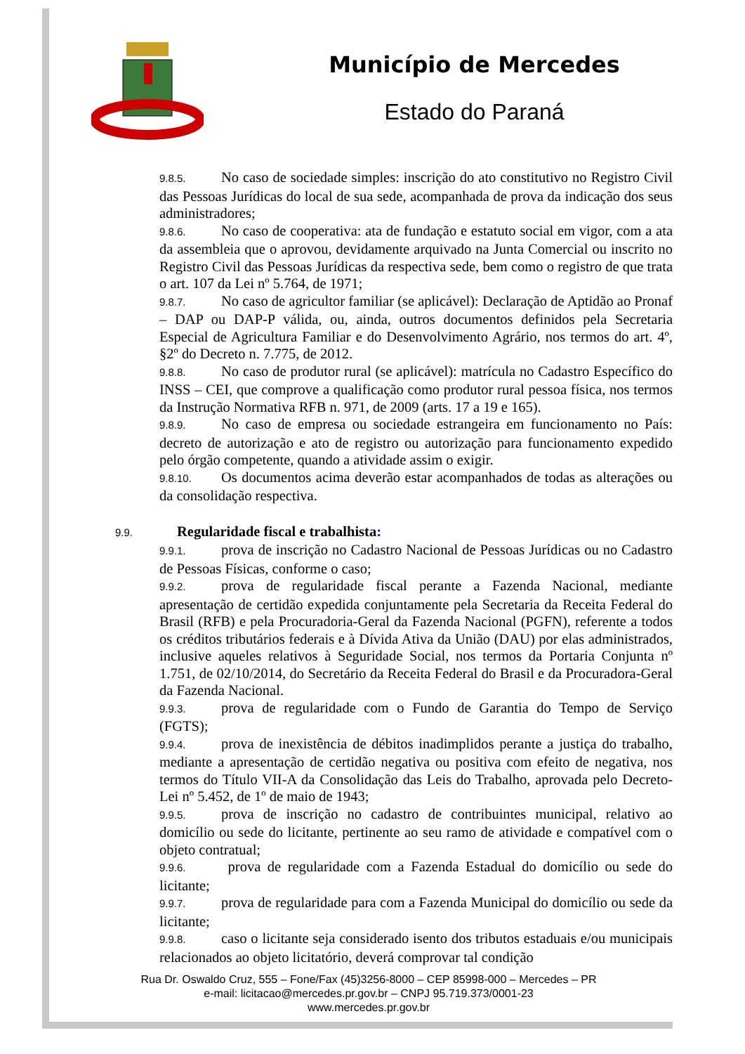Município de Mercedes
Estado do Paraná
9.8.5. No caso de sociedade simples: inscrição do ato constitutivo no Registro Civil das Pessoas Jurídicas do local de sua sede, acompanhada de prova da indicação dos seus administradores;
9.8.6. No caso de cooperativa: ata de fundação e estatuto social em vigor, com a ata da assembleia que o aprovou, devidamente arquivado na Junta Comercial ou inscrito no Registro Civil das Pessoas Jurídicas da respectiva sede, bem como o registro de que trata o art. 107 da Lei nº 5.764, de 1971;
9.8.7. No caso de agricultor familiar (se aplicável): Declaração de Aptidão ao Pronaf – DAP ou DAP-P válida, ou, ainda, outros documentos definidos pela Secretaria Especial de Agricultura Familiar e do Desenvolvimento Agrário, nos termos do art. 4º, §2º do Decreto n. 7.775, de 2012.
9.8.8. No caso de produtor rural (se aplicável): matrícula no Cadastro Específico do INSS – CEI, que comprove a qualificação como produtor rural pessoa física, nos termos da Instrução Normativa RFB n. 971, de 2009 (arts. 17 a 19 e 165).
9.8.9. No caso de empresa ou sociedade estrangeira em funcionamento no País: decreto de autorização e ato de registro ou autorização para funcionamento expedido pelo órgão competente, quando a atividade assim o exigir.
9.8.10. Os documentos acima deverão estar acompanhados de todas as alterações ou da consolidação respectiva.
9.9. Regularidade fiscal e trabalhista:
9.9.1. prova de inscrição no Cadastro Nacional de Pessoas Jurídicas ou no Cadastro de Pessoas Físicas, conforme o caso;
9.9.2. prova de regularidade fiscal perante a Fazenda Nacional, mediante apresentação de certidão expedida conjuntamente pela Secretaria da Receita Federal do Brasil (RFB) e pela Procuradoria-Geral da Fazenda Nacional (PGFN), referente a todos os créditos tributários federais e à Dívida Ativa da União (DAU) por elas administrados, inclusive aqueles relativos à Seguridade Social, nos termos da Portaria Conjunta nº 1.751, de 02/10/2014, do Secretário da Receita Federal do Brasil e da Procuradora-Geral da Fazenda Nacional.
9.9.3. prova de regularidade com o Fundo de Garantia do Tempo de Serviço (FGTS);
9.9.4. prova de inexistência de débitos inadimplidos perante a justiça do trabalho, mediante a apresentação de certidão negativa ou positiva com efeito de negativa, nos termos do Título VII-A da Consolidação das Leis do Trabalho, aprovada pelo Decreto-Lei nº 5.452, de 1º de maio de 1943;
9.9.5. prova de inscrição no cadastro de contribuintes municipal, relativo ao domicílio ou sede do licitante, pertinente ao seu ramo de atividade e compatível com o objeto contratual;
9.9.6. prova de regularidade com a Fazenda Estadual do domicílio ou sede do licitante;
9.9.7. prova de regularidade para com a Fazenda Municipal do domicílio ou sede da licitante;
9.9.8. caso o licitante seja considerado isento dos tributos estaduais e/ou municipais relacionados ao objeto licitatório, deverá comprovar tal condição
Rua Dr. Oswaldo Cruz, 555 – Fone/Fax (45)3256-8000 – CEP 85998-000 – Mercedes – PR
e-mail: licitacao@mercedes.pr.gov.br – CNPJ 95.719.373/0001-23
www.mercedes.pr.gov.br